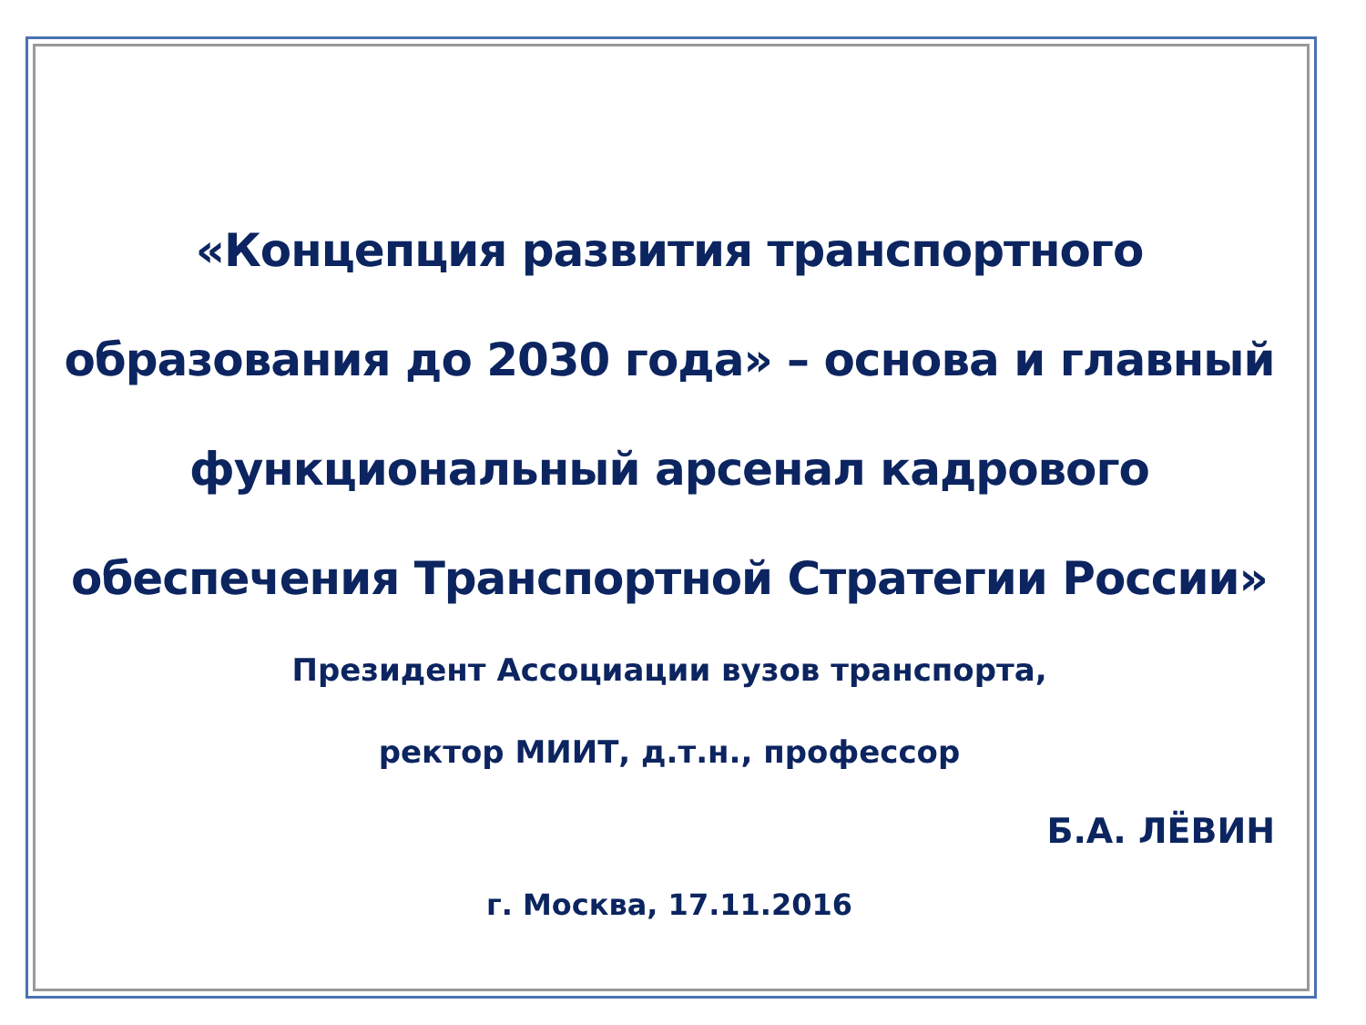«Концепция развития транспортного образования до 2030 года» – основа и главный функциональный арсенал кадрового обеспечения Транспортной Стратегии России»
Президент Ассоциации вузов транспорта,
ректор МИИТ, д.т.н., профессор
Б.А. ЛЁВИН
г. Москва, 17.11.2016